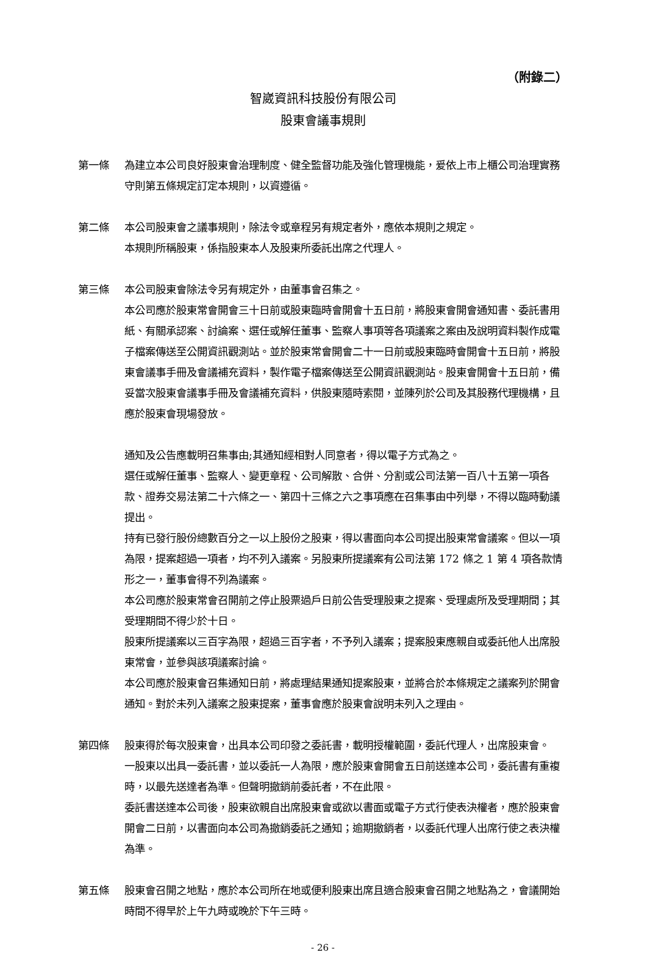（附錄二）
智崴資訊科技股份有限公司
股東會議事規則
第一條 為建立本公司良好股東會治理制度、健全監督功能及強化管理機能，爰依上市上櫃公司治理實務守則第五條規定訂定本規則，以資遵循。
第二條 本公司股東會之議事規則，除法令或章程另有規定者外，應依本規則之規定。
本規則所稱股東，係指股東本人及股東所委託出席之代理人。
第三條 本公司股東會除法令另有規定外，由董事會召集之。
本公司應於股東常會開會三十日前或股東臨時會開會十五日前，將股東會開會通知書、委託書用紙、有關承認案、討論案、選任或解任董事、監察人事項等各項議案之案由及說明資料製作成電子檔案傳送至公開資訊觀測站。並於股東常會開會二十一日前或股東臨時會開會十五日前，將股東會議事手冊及會議補充資料，製作電子檔案傳送至公開資訊觀測站。股東會開會十五日前，備妥當次股東會議事手冊及會議補充資料，供股東隨時索閱，並陳列於公司及其股務代理機構，且應於股東會現場發放。
通知及公告應載明召集事由;其通知經相對人同意者，得以電子方式為之。
選任或解任董事、監察人、變更章程、公司解散、合併、分割或公司法第一百八十五第一項各款、證券交易法第二十六條之一、第四十三條之六之事項應在召集事由中列舉，不得以臨時動議提出。
持有已發行股份總數百分之一以上股份之股東，得以書面向本公司提出股東常會議案。但以一項為限，提案超過一項者，均不列入議案。另股東所提議案有公司法第 172 條之 1 第 4 項各款情形之一，董事會得不列為議案。
本公司應於股東常會召開前之停止股票過戶日前公告受理股東之提案、受理處所及受理期間；其受理期間不得少於十日。
股東所提議案以三百字為限，超過三百字者，不予列入議案；提案股東應親自或委託他人出席股東常會，並參與該項議案討論。
本公司應於股東會召集通知日前，將處理結果通知提案股東，並將合於本條規定之議案列於開會通知。對於未列入議案之股東提案，董事會應於股東會說明未列入之理由。
第四條 股東得於每次股東會，出具本公司印發之委託書，載明授權範圍，委託代理人，出席股東會。
一股東以出具一委託書，並以委託一人為限，應於股東會開會五日前送達本公司，委託書有重複時，以最先送達者為準。但聲明撤銷前委託者，不在此限。
委託書送達本公司後，股東欲親自出席股東會或欲以書面或電子方式行使表決權者，應於股東會開會二日前，以書面向本公司為撤銷委託之通知；逾期撤銷者，以委託代理人出席行使之表決權為準。
第五條 股東會召開之地點，應於本公司所在地或便利股東出席且適合股東會召開之地點為之，會議開始時間不得早於上午九時或晚於下午三時。
- 26 -